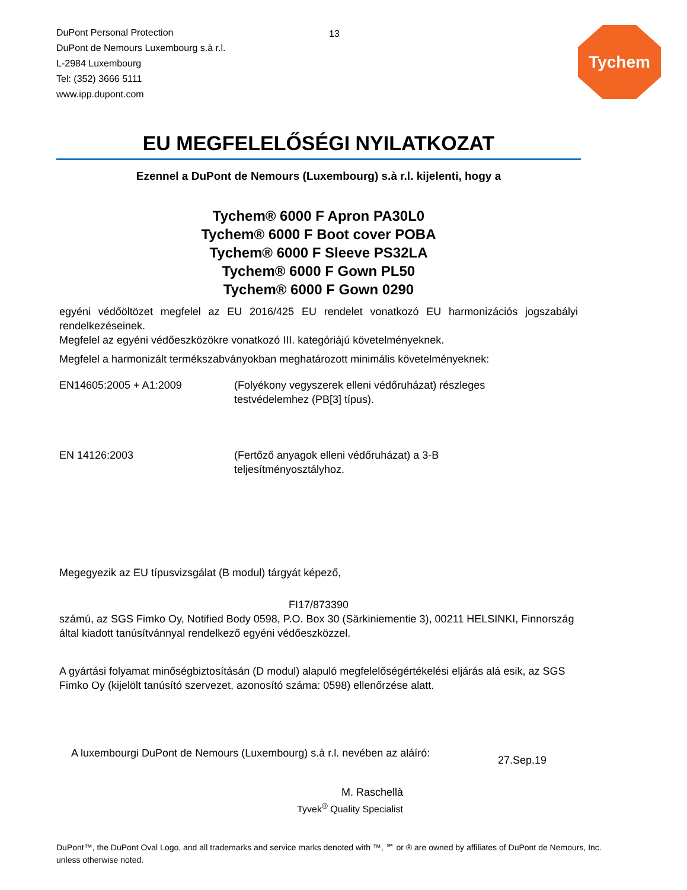DuPont Personal Protection
DuPont de Nemours Luxembourg s.à r.l.
L-2984 Luxembourg
Tel: (352) 3666 5111
www.ipp.dupont.com
13
Tychem
EU MEGFELELŐSÉGI NYILATKOZAT
Ezennel a DuPont de Nemours (Luxembourg) s.à r.l. kijelenti, hogy a
Tychem® 6000 F Apron PA30L0
Tychem® 6000 F Boot cover POBA
Tychem® 6000 F Sleeve PS32LA
Tychem® 6000 F Gown PL50
Tychem® 6000 F Gown 0290
egyéni védőöltözet megfelel az EU 2016/425 EU rendelet vonatkozó EU harmonizációs jogszabályi rendelkezéseinek.
Megfelel az egyéni védőeszközökre vonatkozó III. kategóriájú követelményeknek.
Megfelel a harmonizált termékszabványokban meghatározott minimális követelményeknek:
EN14605:2005 + A1:2009 (Folyékony vegyszerek elleni védőruházat) részleges
testvédelemhez (PB[3] típus).
EN 14126:2003 (Fertőző anyagok elleni védőruházat) a 3-B
teljesítményosztályhoz.
Megegyezik az EU típusvizsgálat (B modul) tárgyát képező,
FI17/873390
számú, az SGS Fimko Oy, Notified Body 0598, P.O. Box 30 (Särkiniementie 3), 00211 HELSINKI, Finnország által kiadott tanúsítvánnyal rendelkező egyéni védőeszközzel.
A gyártási folyamat minőségbiztosításán (D modul) alapuló megfelelőségértékelési eljárás alá esik, az SGS Fimko Oy (kijelölt tanúsító szervezet, azonosító száma: 0598) ellenőrzése alatt.
A luxembourgi DuPont de Nemours (Luxembourg) s.à r.l. nevében az aláíró:
27.Sep.19
M. Raschellà
Tyvek<sup>®</sup> Quality Specialist
DuPont™, the DuPont Oval Logo, and all trademarks and service marks denoted with ™, ℠ or ® are owned by affiliates of DuPont de Nemours, Inc. unless otherwise noted.